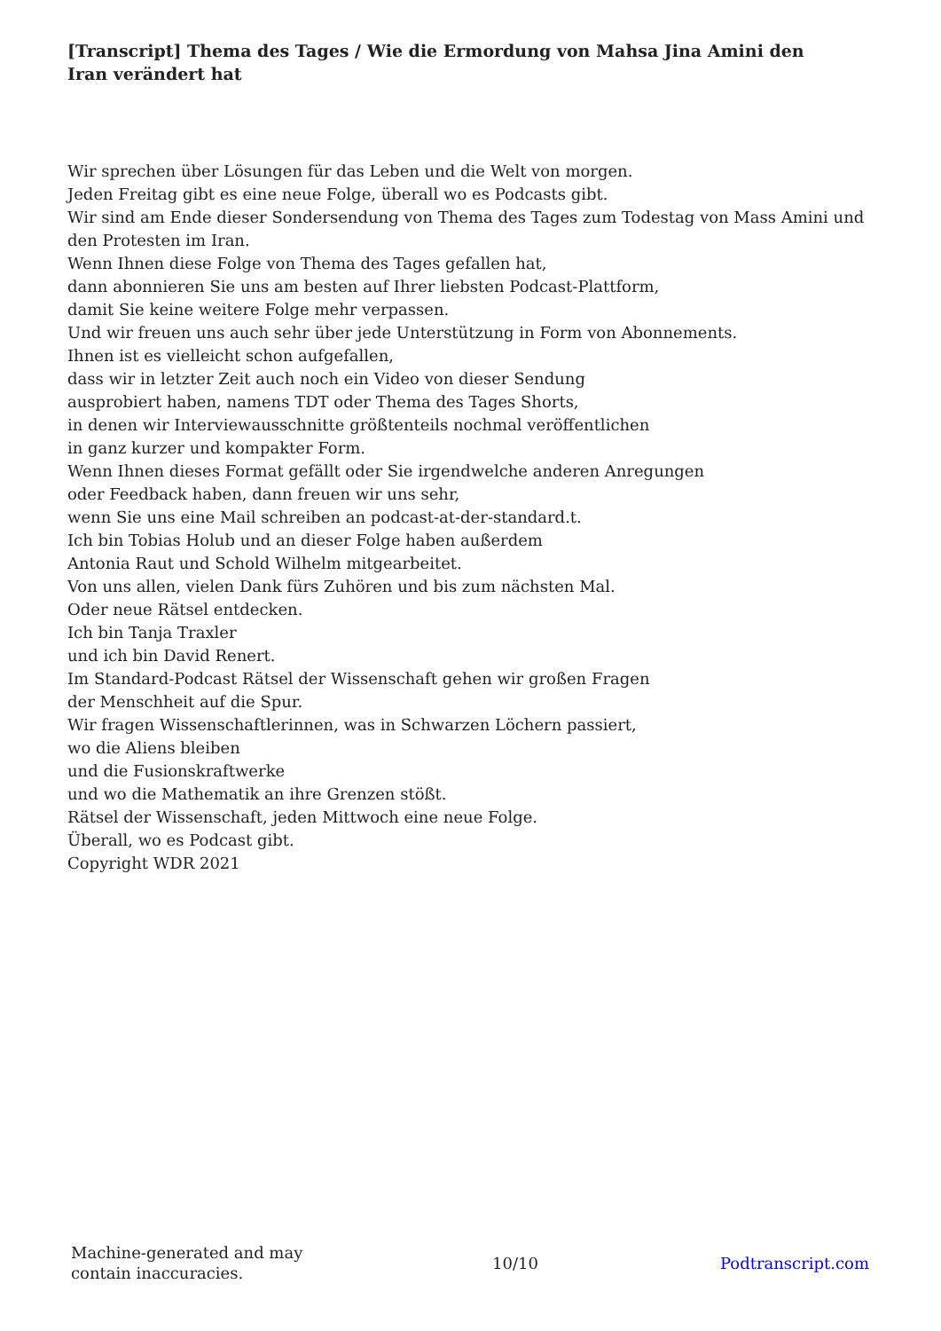[Transcript] Thema des Tages / Wie die Ermordung von Mahsa Jina Amini den Iran verändert hat
Wir sprechen über Lösungen für das Leben und die Welt von morgen.
Jeden Freitag gibt es eine neue Folge, überall wo es Podcasts gibt.
Wir sind am Ende dieser Sondersendung von Thema des Tages zum Todestag von Mass Amini und den Protesten im Iran.
Wenn Ihnen diese Folge von Thema des Tages gefallen hat,
dann abonnieren Sie uns am besten auf Ihrer liebsten Podcast-Plattform,
damit Sie keine weitere Folge mehr verpassen.
Und wir freuen uns auch sehr über jede Unterstützung in Form von Abonnements.
Ihnen ist es vielleicht schon aufgefallen,
dass wir in letzter Zeit auch noch ein Video von dieser Sendung
ausprobiert haben, namens TDT oder Thema des Tages Shorts,
in denen wir Interviewausschnitte größtenteils nochmal veröffentlichen
in ganz kurzer und kompakter Form.
Wenn Ihnen dieses Format gefällt oder Sie irgendwelche anderen Anregungen
oder Feedback haben, dann freuen wir uns sehr,
wenn Sie uns eine Mail schreiben an podcast-at-der-standard.t.
Ich bin Tobias Holub und an dieser Folge haben außerdem
Antonia Raut und Schold Wilhelm mitgearbeitet.
Von uns allen, vielen Dank fürs Zuhören und bis zum nächsten Mal.
Oder neue Rätsel entdecken.
Ich bin Tanja Traxler
und ich bin David Renert.
Im Standard-Podcast Rätsel der Wissenschaft gehen wir großen Fragen
der Menschheit auf die Spur.
Wir fragen Wissenschaftlerinnen, was in Schwarzen Löchern passiert,
wo die Aliens bleiben
und die Fusionskraftwerke
und wo die Mathematik an ihre Grenzen stößt.
Rätsel der Wissenschaft, jeden Mittwoch eine neue Folge.
Überall, wo es Podcast gibt.
Copyright WDR 2021
Machine-generated and may contain inaccuracies.
10/10 Podtranscript.com